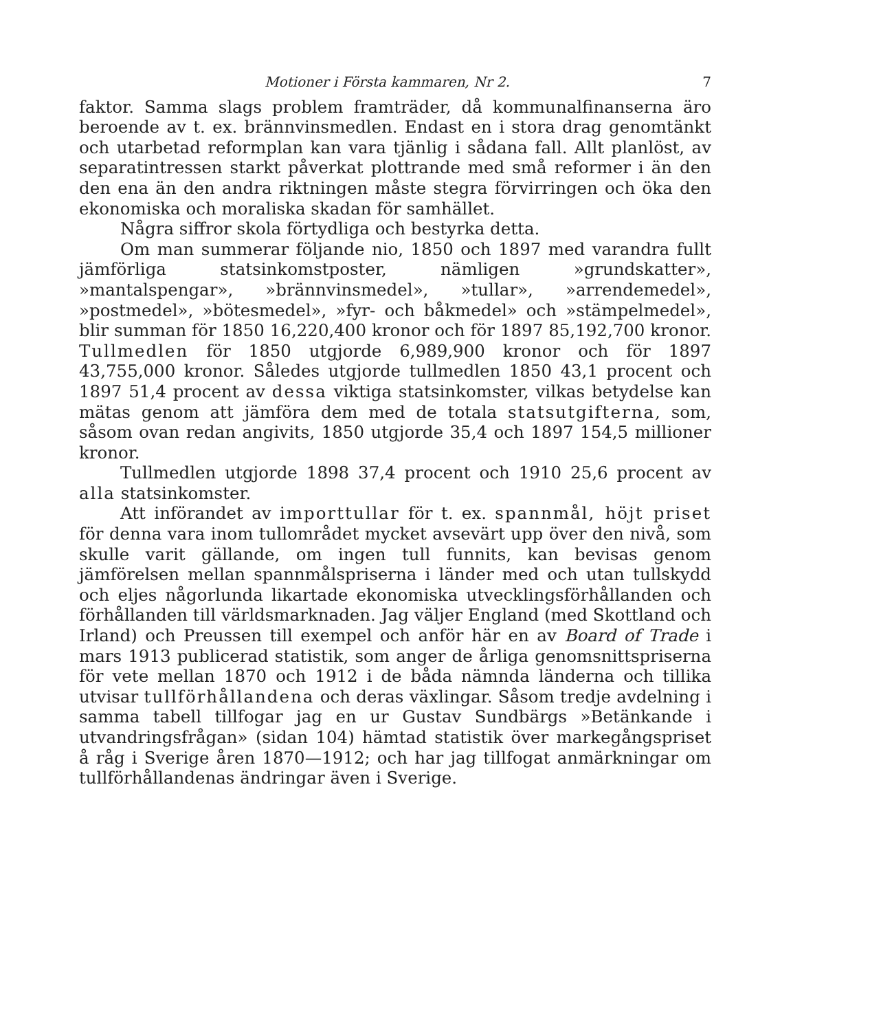Motioner i Första kammaren, Nr 2. 7
faktor. Samma slags problem framträder, då kommunalfinanserna äro beroende av t. ex. brännvinsmedlen. Endast en i stora drag genomtänkt och utarbetad reformplan kan vara tjänlig i sådana fall. Allt planlöst, av separatintressen starkt påverkat plottrande med små reformer i än den den ena än den andra riktningen måste stegra förvirringen och öka den ekonomiska och moraliska skadan för samhället.
Några siffror skola förtydliga och bestyrka detta.
Om man summerar följande nio, 1850 och 1897 med varandra fullt jämförliga statsinkomstposter, nämligen »grundskatter», »mantalspengar», »brännvinsmedel», »tullar», »arrendemedel», »postmedel», »bötesmedel», »fyr- och båkmedel» och »stämpelmedel», blir summan för 1850 16,220,400 kronor och för 1897 85,192,700 kronor. Tullmedlen för 1850 utgjorde 6,989,900 kronor och för 1897 43,755,000 kronor. Således utgjorde tullmedlen 1850 43,1 procent och 1897 51,4 procent av dessa viktiga statsinkomster, vilkas betydelse kan mätas genom att jämföra dem med de totala statsutgifterna, som, såsom ovan redan angivits, 1850 utgjorde 35,4 och 1897 154,5 millioner kronor.
Tullmedlen utgjorde 1898 37,4 procent och 1910 25,6 procent av alla statsinkomster.
Att införandet av importtullar för t. ex. spannmål, höjt priset för denna vara inom tullområdet mycket avsevärt upp över den nivå, som skulle varit gällande, om ingen tull funnits, kan bevisas genom jämförelsen mellan spannmålspriserna i länder med och utan tullskydd och eljes någorlunda likartade ekonomiska utvecklingsförhållanden och förhållanden till världsmarknaden. Jag väljer England (med Skottland och Irland) och Preussen till exempel och anför här en av Board of Trade i mars 1913 publicerad statistik, som anger de årliga genomsnittspriserna för vete mellan 1870 och 1912 i de båda nämnda länderna och tillika utvisar tullförhållandena och deras växlingar. Såsom tredje avdelning i samma tabell tillfogar jag en ur Gustav Sundbärgs »Betänkande i utvandringsfrågan» (sidan 104) hämtad statistik över markegångspriset å råg i Sverige åren 1870—1912; och har jag tillfogat anmärkningar om tullförhållandenas ändringar även i Sverige.